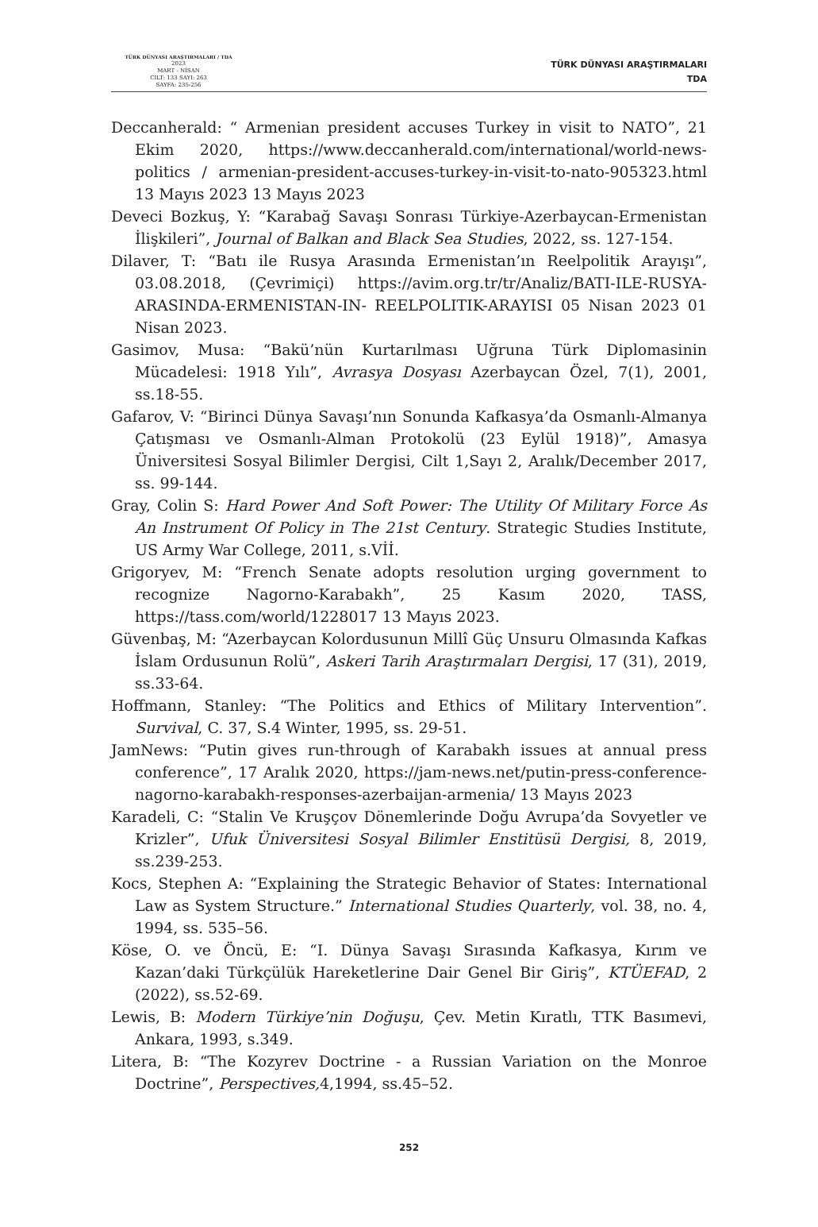TÜRK DÜNYASI ARAŞTIRMALARI / TDA
2023
MART - NİSAN
CİLT: 133 SAYI: 263
SAYFA: 235-256
TÜRK DÜNYASI ARAŞTIRMALARI
TDA
Deccanherald: “ Armenian president accuses Turkey in visit to NATO”, 21 Ekim 2020, https://www.deccanherald.com/international/world-news-politics / armenian-president-accuses-turkey-in-visit-to-nato-905323.html 13 Mayıs 2023 13 Mayıs 2023
Deveci Bozkuş, Y: “Karabağ Savaşı Sonrası Türkiye-Azerbaycan-Ermenistan İlişkileri”, Journal of Balkan and Black Sea Studies, 2022, ss. 127-154.
Dilaver, T: “Batı ile Rusya Arasında Ermenistan’ın Reelpolitik Arayışı”, 03.08.2018, (Çevrimiçi) https://avim.org.tr/tr/Analiz/BATI-ILE-RUSYA-ARASINDA-ERMENISTAN-IN- REELPOLITIK-ARAYISI 05 Nisan 2023 01 Nisan 2023.
Gasimov, Musa: “Bakü’nün Kurtarılması Uğruna Türk Diplomasinin Mücadelesi: 1918 Yılı”, Avrasya Dosyası Azerbaycan Özel, 7(1), 2001, ss.18-55.
Gafarov, V: “Birinci Dünya Savaşı’nın Sonunda Kafkasya’da Osmanlı-Almanya Çatışması ve Osmanlı-Alman Protokolü (23 Eylül 1918)”, Amasya Üniversitesi Sosyal Bilimler Dergisi, Cilt 1,Sayı 2, Aralık/December 2017, ss. 99-144.
Gray, Colin S: Hard Power And Soft Power: The Utility Of Military Force As An Instrument Of Policy in The 21st Century. Strategic Studies Institute, US Army War College, 2011, s.Vİİ.
Grigoryev, M: “French Senate adopts resolution urging government to recognize Nagorno-Karabakh”, 25 Kasım 2020, TASS, https://tass.com/world/1228017 13 Mayıs 2023.
Güvenbaş, M: “Azerbaycan Kolordusunun Millî Güç Unsuru Olmasında Kafkas İslam Ordusunun Rolü”, Askeri Tarih Araştırmaları Dergisi, 17 (31), 2019, ss.33-64.
Hoffmann, Stanley: “The Politics and Ethics of Military Intervention”. Survival, C. 37, S.4 Winter, 1995, ss. 29-51.
JamNews: “Putin gives run-through of Karabakh issues at annual press conference”, 17 Aralık 2020, https://jam-news.net/putin-press-conference-nagorno-karabakh-responses-azerbaijan-armenia/ 13 Mayıs 2023
Karadeli, C: “Stalin Ve Kruşçov Dönemlerinde Doğu Avrupa’da Sovyetler ve Krizler”, Ufuk Üniversitesi Sosyal Bilimler Enstitüsü Dergisi, 8, 2019, ss.239-253.
Kocs, Stephen A: “Explaining the Strategic Behavior of States: International Law as System Structure.” International Studies Quarterly, vol. 38, no. 4, 1994, ss. 535–56.
Köse, O. ve Öncü, E: “I. Dünya Savaşı Sırasında Kafkasya, Kırım ve Kazan’daki Türkçülük Hareketlerine Dair Genel Bir Giriş”, KTÜEFAD, 2 (2022), ss.52-69.
Lewis, B: Modern Türkiye’nin Doğuşu, Çev. Metin Kıratlı, TTK Basımevi, Ankara, 1993, s.349.
Litera, B: “The Kozyrev Doctrine - a Russian Variation on the Monroe Doctrine”, Perspectives, 4,1994, ss.45–52.
252